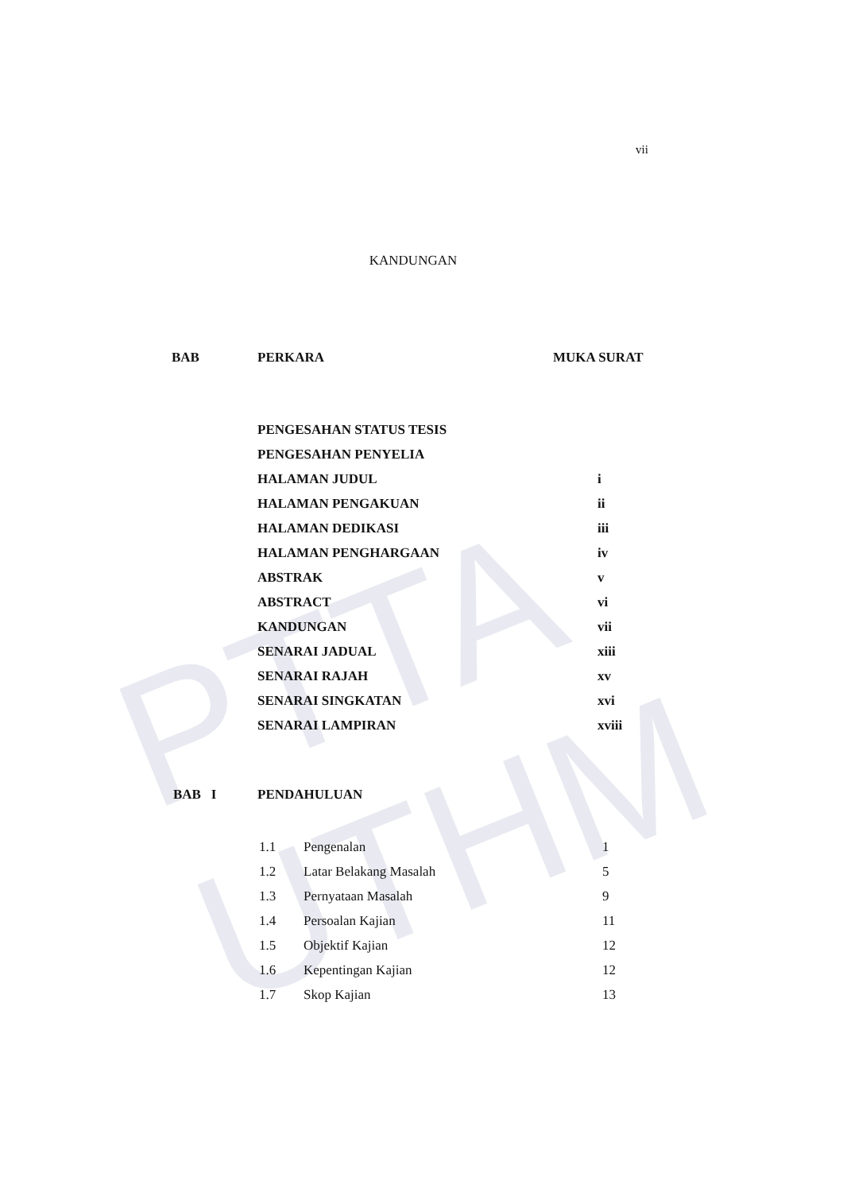PTTA UTHM
vii
KANDUNGAN
| BAB | PERKARA | MUKA SURAT |
| --- | --- | --- |
| | PENGESAHAN STATUS TESIS | |
| | PENGESAHAN PENYELIA | |
| | HALAMAN JUDUL | i |
| | HALAMAN PENGAKUAN | ii |
| | HALAMAN DEDIKASI | iii |
| | HALAMAN PENGHARGAAN | iv |
| | ABSTRAK | v |
| | ABSTRACT | vi |
| | KANDUNGAN | vii |
| | SENARAI JADUAL | xiii |
| | SENARAI RAJAH | xv |
| | SENARAI SINGKATAN | xvi |
| | SENARAI LAMPIRAN | xviii |
| BAB I | PENDAHULUAN |
| --- | --- |
| 1.1 | Pengenalan | 1 |
| 1.2 | Latar Belakang Masalah | 5 |
| 1.3 | Pernyataan Masalah | 9 |
| 1.4 | Persoalan Kajian | 11 |
| 1.5 | Objektif Kajian | 12 |
| 1.6 | Kepentingan Kajian | 12 |
| 1.7 | Skop Kajian | 13 |